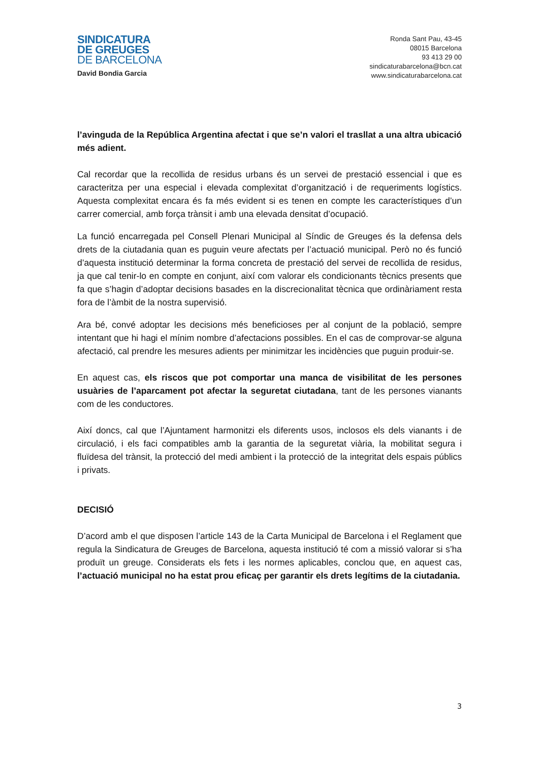SINDICATURA
DE GREUGES
DE BARCELONA
David Bondia Garcia
Ronda Sant Pau, 43-45
08015 Barcelona
93 413 29 00
sindicaturabarcelona@bcn.cat
www.sindicaturabarcelona.cat
l’avinguda de la República Argentina afectat i que se’n valori el trasllat a una altra ubicació més adient.
Cal recordar que la recollida de residus urbans és un servei de prestació essencial i que es caracteritza per una especial i elevada complexitat d’organització i de requeriments logístics. Aquesta complexitat encara és fa més evident si es tenen en compte les característiques d’un carrer comercial, amb força trànsit i amb una elevada densitat d’ocupació.
La funció encarregada pel Consell Plenari Municipal al Síndic de Greuges és la defensa dels drets de la ciutadania quan es puguin veure afectats per l’actuació municipal. Però no és funció d’aquesta institució determinar la forma concreta de prestació del servei de recollida de residus, ja que cal tenir-lo en compte en conjunt, així com valorar els condicionants tècnics presents que fa que s’hagin d’adoptar decisions basades en la discrecionalitat tècnica que ordinàriament resta fora de l’àmbit de la nostra supervisió.
Ara bé, convé adoptar les decisions més beneficioses per al conjunt de la població, sempre intentant que hi hagi el mínim nombre d’afectacions possibles. En el cas de comprovar-se alguna afectació, cal prendre les mesures adients per minimitzar les incidències que puguin produir-se.
En aquest cas, els riscos que pot comportar una manca de visibilitat de les persones usuàries de l’aparcament pot afectar la seguretat ciutadana, tant de les persones vianants com de les conductores.
Així doncs, cal que l’Ajuntament harmonitzi els diferents usos, inclosos els dels vianants i de circulació, i els faci compatibles amb la garantia de la seguretat viària, la mobilitat segura i fluïdesa del trànsit, la protecció del medi ambient i la protecció de la integritat dels espais públics i privats.
DECISIÓ
D’acord amb el que disposen l’article 143 de la Carta Municipal de Barcelona i el Reglament que regula la Sindicatura de Greuges de Barcelona, aquesta institució té com a missió valorar si s’ha produït un greuge. Considerats els fets i les normes aplicables, conclou que, en aquest cas, l’actuació municipal no ha estat prou eficaç per garantir els drets legítims de la ciutadania.
3